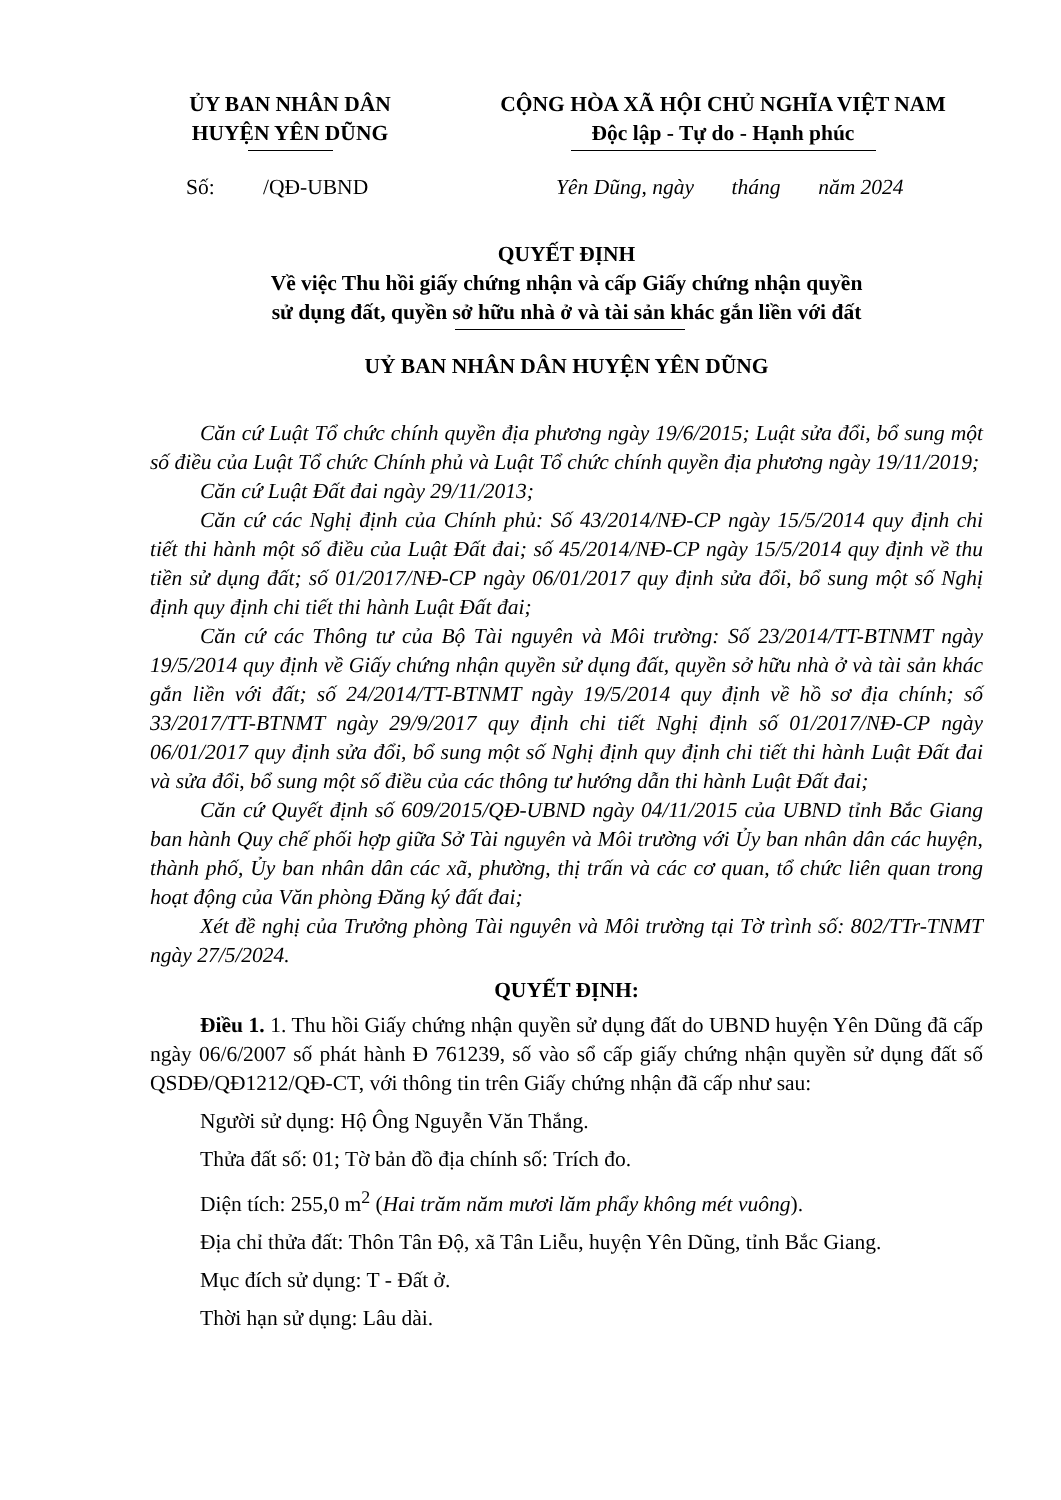ỦY BAN NHÂN DÂN
HUYỆN YÊN DŨNG
CỘNG HÒA XÃ HỘI CHỦ NGHĨA VIỆT NAM
Độc lập - Tự do - Hạnh phúc
Số: /QĐ-UBND Yên Dũng, ngày tháng năm 2024
QUYẾT ĐỊNH
Về việc Thu hồi giấy chứng nhận và cấp Giấy chứng nhận quyền
sử dụng đất, quyền sở hữu nhà ở và tài sản khác gắn liền với đất
UỶ BAN NHÂN DÂN HUYỆN YÊN DŨNG
Căn cứ Luật Tổ chức chính quyền địa phương ngày 19/6/2015; Luật sửa đổi, bổ sung một số điều của Luật Tổ chức Chính phủ và Luật Tổ chức chính quyền địa phương ngày 19/11/2019;
Căn cứ Luật Đất đai ngày 29/11/2013;
Căn cứ các Nghị định của Chính phủ: Số 43/2014/NĐ-CP ngày 15/5/2014 quy định chi tiết thi hành một số điều của Luật Đất đai; số 45/2014/NĐ-CP ngày 15/5/2014 quy định về thu tiền sử dụng đất; số 01/2017/NĐ-CP ngày 06/01/2017 quy định sửa đổi, bổ sung một số Nghị định quy định chi tiết thi hành Luật Đất đai;
Căn cứ các Thông tư của Bộ Tài nguyên và Môi trường: Số 23/2014/TT-BTNMT ngày 19/5/2014 quy định về Giấy chứng nhận quyền sử dụng đất, quyền sở hữu nhà ở và tài sản khác gắn liền với đất; số 24/2014/TT-BTNMT ngày 19/5/2014 quy định về hồ sơ địa chính; số 33/2017/TT-BTNMT ngày 29/9/2017 quy định chi tiết Nghị định số 01/2017/NĐ-CP ngày 06/01/2017 quy định sửa đổi, bổ sung một số Nghị định quy định chi tiết thi hành Luật Đất đai và sửa đổi, bổ sung một số điều của các thông tư hướng dẫn thi hành Luật Đất đai;
Căn cứ Quyết định số 609/2015/QĐ-UBND ngày 04/11/2015 của UBND tỉnh Bắc Giang ban hành Quy chế phối hợp giữa Sở Tài nguyên và Môi trường với Ủy ban nhân dân các huyện, thành phố, Ủy ban nhân dân các xã, phường, thị trấn và các cơ quan, tổ chức liên quan trong hoạt động của Văn phòng Đăng ký đất đai;
Xét đề nghị của Trưởng phòng Tài nguyên và Môi trường tại Tờ trình số: 802/TTr-TNMT ngày 27/5/2024.
QUYẾT ĐỊNH:
Điều 1. 1. Thu hồi Giấy chứng nhận quyền sử dụng đất do UBND huyện Yên Dũng đã cấp ngày 06/6/2007 số phát hành Đ 761239, số vào sổ cấp giấy chứng nhận quyền sử dụng đất số QSDĐ/QĐ1212/QĐ-CT, với thông tin trên Giấy chứng nhận đã cấp như sau:
Người sử dụng: Hộ Ông Nguyễn Văn Thắng.
Thửa đất số: 01; Tờ bản đồ địa chính số: Trích đo.
Diện tích: 255,0 m<sup>2</sup> (Hai trăm năm mươi lăm phẩy không mét vuông).
Địa chỉ thửa đất: Thôn Tân Độ, xã Tân Liễu, huyện Yên Dũng, tỉnh Bắc Giang.
Mục đích sử dụng: T - Đất ở.
Thời hạn sử dụng: Lâu dài.